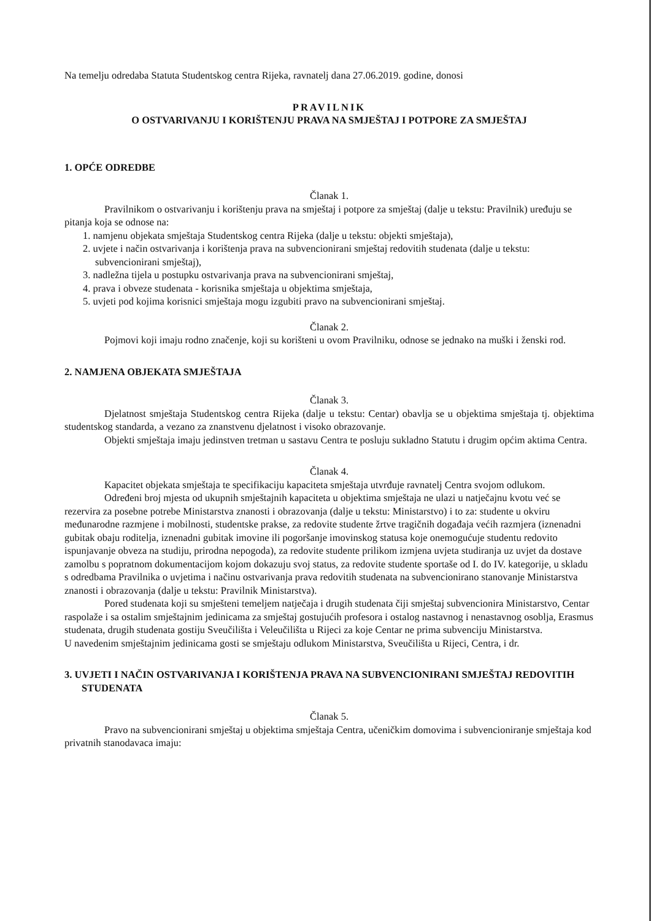Na temelju odredaba Statuta Studentskog centra Rijeka, ravnatelj dana 27.06.2019. godine, donosi
PRAVILNIK
O OSTVARIVANJU I KORIŠTENJU PRAVA NA SMJEŠTAJ I POTPORE ZA SMJEŠTAJ
1. OPĆE ODREDBE
Članak 1.
Pravilnikom o ostvarivanju i korištenju prava na smještaj i potpore za smještaj (dalje u tekstu: Pravilnik) uređuju se pitanja koja se odnose na:
1. namjenu objekata smještaja Studentskog centra Rijeka (dalje u tekstu: objekti smještaja),
2. uvjete i način ostvarivanja i korištenja prava na subvencionirani smještaj redovitih studenata (dalje u tekstu: subvencionirani smještaj),
3. nadležna tijela u postupku ostvarivanja prava na subvencionirani smještaj,
4. prava i obveze studenata - korisnika smještaja u objektima smještaja,
5. uvjeti pod kojima korisnici smještaja mogu izgubiti pravo na subvencionirani smještaj.
Članak 2.
Pojmovi koji imaju rodno značenje, koji su korišteni u ovom Pravilniku, odnose se jednako na muški i ženski rod.
2. NAMJENA OBJEKATA SMJEŠTAJA
Članak 3.
Djelatnost smještaja Studentskog centra Rijeka (dalje u tekstu: Centar) obavlja se u objektima smještaja tj. objektima studentskog standarda, a vezano za znanstvenu djelatnost i visoko obrazovanje.
Objekti smještaja imaju jedinstven tretman u sastavu Centra te posluju sukladno Statutu i drugim općim aktima Centra.
Članak 4.
Kapacitet objekata smještaja te specifikaciju kapaciteta smještaja utvrđuje ravnatelj Centra svojom odlukom.
Određeni broj mjesta od ukupnih smještajnih kapaciteta u objektima smještaja ne ulazi u natječajnu kvotu već se rezervira za posebne potrebe Ministarstva znanosti i obrazovanja (dalje u tekstu: Ministarstvo) i to za: studente u okviru međunarodne razmjene i mobilnosti, studentske prakse, za redovite studente žrtve tragičnih događaja većih razmjera (iznenadni gubitak obaju roditelja, iznenadni gubitak imovine ili pogoršanje imovinskog statusa koje onemogućuje studentu redovito ispunjavanje obveza na studiju, prirodna nepogoda), za redovite studente prilikom izmjena uvjeta studiranja uz uvjet da dostave zamolbu s popratnom dokumentacijom kojom dokazuju svoj status, za redovite studente sportaše od I. do IV. kategorije, u skladu s odredbama Pravilnika o uvjetima i načinu ostvarivanja prava redovitih studenata na subvencionirano stanovanje Ministarstva znanosti i obrazovanja (dalje u tekstu: Pravilnik Ministarstva).
Pored studenata koji su smješteni temeljem natječaja i drugih studenata čiji smještaj subvencionira Ministarstvo, Centar raspolaže i sa ostalim smještajnim jedinicama za smještaj gostujućih profesora i ostalog nastavnog i nenastavnog osoblja, Erasmus studenata, drugih studenata gostiju Sveučilišta i Veleučilišta u Rijeci za koje Centar ne prima subvenciju Ministarstva.
U navedenim smještajnim jedinicama gosti se smještaju odlukom Ministarstva, Sveučilišta u Rijeci, Centra, i dr.
3. UVJETI I NAČIN OSTVARIVANJA I KORIŠTENJA PRAVA NA SUBVENCIONIRANI SMJEŠTAJ REDOVITIH STUDENATA
Članak 5.
Pravo na subvencionirani smještaj u objektima smještaja Centra, učeničkim domovima i subvencioniranje smještaja kod privatnih stanodavaca imaju: